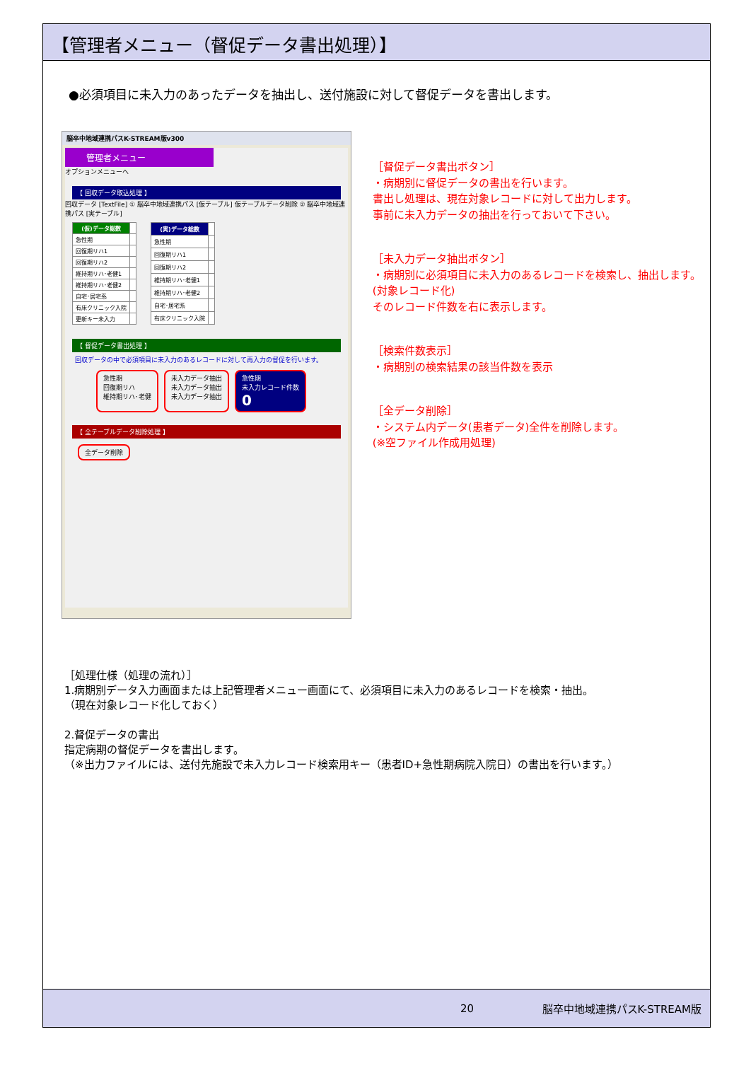【管理者メニュー（督促データ書出処理）】
●必須項目に未入力のあったデータを抽出し、送付施設に対して督促データを書出します。
脳卒中地域連携パスK-STREAM版v300
管理者メニュー
オプションメニューへ
【 回収データ取込処理 】
回収データ [TextFile] ① 脳卒中地域連携パス [仮テーブル] 仮テーブルデータ削除 ② 脳卒中地域連携パス [実テーブル]
| (仮)データ総数 | |
| 急性期 | |
| 回復期リハ1 | |
| 回復期リハ2 | |
| 維持期リハ･老健1 | |
| 維持期リハ･老健2 | |
| 自宅･居宅系 | |
| 有床クリニック入院 | |
| 更新キー未入力 | |
| (実)データ総数 | |
| 急性期 | |
| 回復期リハ1 | |
| 回復期リハ2 | |
| 維持期リハ･老健1 | |
| 維持期リハ･老健2 | |
| 自宅･居宅系 | |
| 有床クリニック入院 | |
【 督促データ書出処理 】
回収データの中で必須項目に未入力のあるレコードに対して再入力の督促を行います。
急性期
回復期リハ
維持期リハ･老健
未入力データ抽出
未入力データ抽出
未入力データ抽出
急性期
未入力レコード件数
0
【 全テーブルデータ削除処理 】
全データ削除
［督促データ書出ボタン］
・病期別に督促データの書出を行います。
書出し処理は、現在対象レコードに対して出力します。
事前に未入力データの抽出を行っておいて下さい。
［未入力データ抽出ボタン］
・病期別に必須項目に未入力のあるレコードを検索し、抽出します。(対象レコード化)
そのレコード件数を右に表示します。
［検索件数表示］
・病期別の検索結果の該当件数を表示
［全データ削除］
・システム内データ(患者データ)全件を削除します。
(※空ファイル作成用処理)
［処理仕様（処理の流れ）］
1.病期別データ入力画面または上記管理者メニュー画面にて、必須項目に未入力のあるレコードを検索・抽出。
（現在対象レコード化しておく）
2.督促データの書出
指定病期の督促データを書出します。
（※出力ファイルには、送付先施設で未入力レコード検索用キー（患者ID+急性期病院入院日）の書出を行います。）
20 脳卒中地域連携パスK-STREAM版